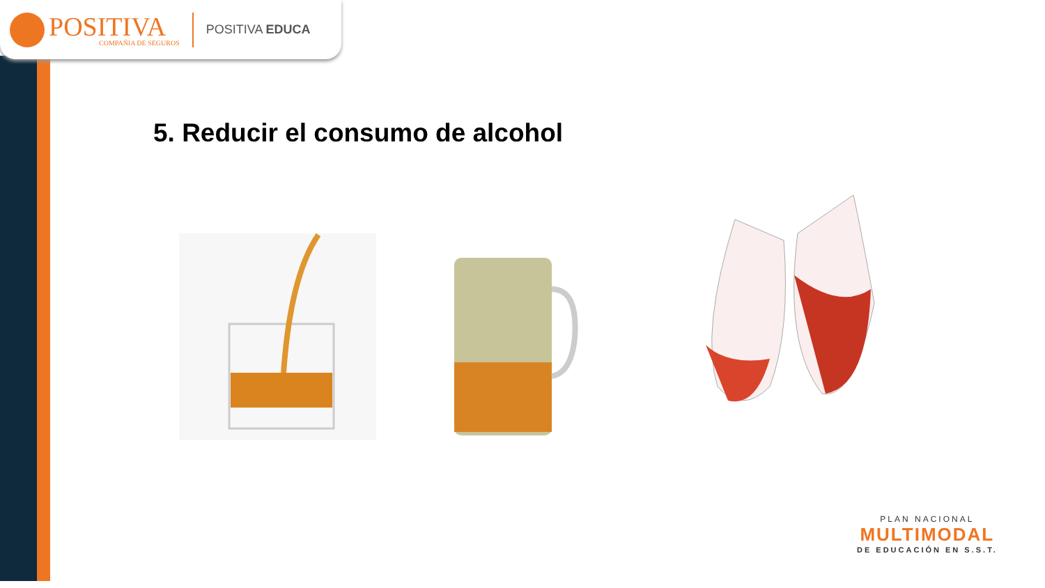POSITIVA
COMPAÑIA DE SEGUROS
POSITIVA EDUCA
5. Reducir el consumo de alcohol
PLAN NACIONAL
MULTIMODAL
DE EDUCACIÓN EN S.S.T.